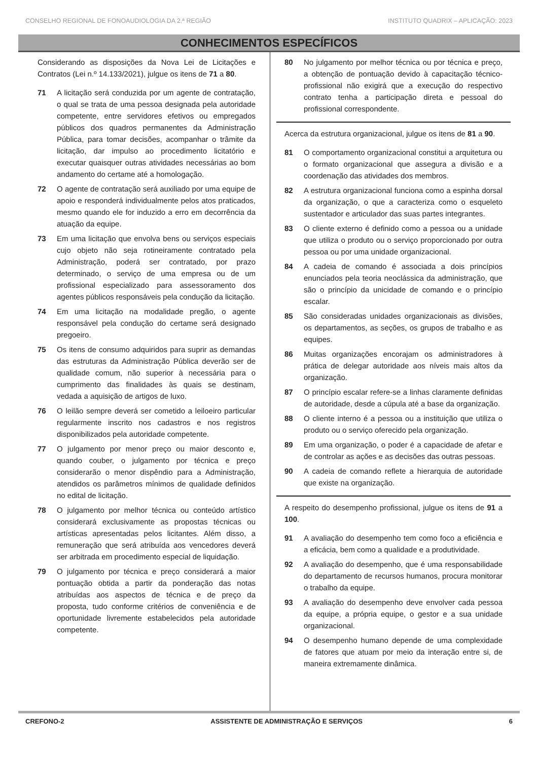CONSELHO REGIONAL DE FONOAUDIOLOGIA DA 2.ª REGIÃO INSTITUTO QUADRIX – APLICAÇÃO: 2023
CONHECIMENTOS ESPECÍFICOS
Considerando as disposições da Nova Lei de Licitações e Contratos (Lei n.º 14.133/2021), julgue os itens de 71 a 80.
71 A licitação será conduzida por um agente de contratação, o qual se trata de uma pessoa designada pela autoridade competente, entre servidores efetivos ou empregados públicos dos quadros permanentes da Administração Pública, para tomar decisões, acompanhar o trâmite da licitação, dar impulso ao procedimento licitatório e executar quaisquer outras atividades necessárias ao bom andamento do certame até a homologação.
72 O agente de contratação será auxiliado por uma equipe de apoio e responderá individualmente pelos atos praticados, mesmo quando ele for induzido a erro em decorrência da atuação da equipe.
73 Em uma licitação que envolva bens ou serviços especiais cujo objeto não seja rotineiramente contratado pela Administração, poderá ser contratado, por prazo determinado, o serviço de uma empresa ou de um profissional especializado para assessoramento dos agentes públicos responsáveis pela condução da licitação.
74 Em uma licitação na modalidade pregão, o agente responsável pela condução do certame será designado pregoeiro.
75 Os itens de consumo adquiridos para suprir as demandas das estruturas da Administração Pública deverão ser de qualidade comum, não superior à necessária para o cumprimento das finalidades às quais se destinam, vedada a aquisição de artigos de luxo.
76 O leilão sempre deverá ser cometido a leiloeiro particular regularmente inscrito nos cadastros e nos registros disponibilizados pela autoridade competente.
77 O julgamento por menor preço ou maior desconto e, quando couber, o julgamento por técnica e preço considerarão o menor dispêndio para a Administração, atendidos os parâmetros mínimos de qualidade definidos no edital de licitação.
78 O julgamento por melhor técnica ou conteúdo artístico considerará exclusivamente as propostas técnicas ou artísticas apresentadas pelos licitantes. Além disso, a remuneração que será atribuída aos vencedores deverá ser arbitrada em procedimento especial de liquidação.
79 O julgamento por técnica e preço considerará a maior pontuação obtida a partir da ponderação das notas atribuídas aos aspectos de técnica e de preço da proposta, tudo conforme critérios de conveniência e de oportunidade livremente estabelecidos pela autoridade competente.
80 No julgamento por melhor técnica ou por técnica e preço, a obtenção de pontuação devido à capacitação técnico-profissional não exigirá que a execução do respectivo contrato tenha a participação direta e pessoal do profissional correspondente.
Acerca da estrutura organizacional, julgue os itens de 81 a 90.
81 O comportamento organizacional constitui a arquitetura ou o formato organizacional que assegura a divisão e a coordenação das atividades dos membros.
82 A estrutura organizacional funciona como a espinha dorsal da organização, o que a caracteriza como o esqueleto sustentador e articulador das suas partes integrantes.
83 O cliente externo é definido como a pessoa ou a unidade que utiliza o produto ou o serviço proporcionado por outra pessoa ou por uma unidade organizacional.
84 A cadeia de comando é associada a dois princípios enunciados pela teoria neoclássica da administração, que são o princípio da unicidade de comando e o princípio escalar.
85 São consideradas unidades organizacionais as divisões, os departamentos, as seções, os grupos de trabalho e as equipes.
86 Muitas organizações encorajam os administradores à prática de delegar autoridade aos níveis mais altos da organização.
87 O princípio escalar refere-se a linhas claramente definidas de autoridade, desde a cúpula até a base da organização.
88 O cliente interno é a pessoa ou a instituição que utiliza o produto ou o serviço oferecido pela organização.
89 Em uma organização, o poder é a capacidade de afetar e de controlar as ações e as decisões das outras pessoas.
90 A cadeia de comando reflete a hierarquia de autoridade que existe na organização.
A respeito do desempenho profissional, julgue os itens de 91 a 100.
91 A avaliação do desempenho tem como foco a eficiência e a eficácia, bem como a qualidade e a produtividade.
92 A avaliação do desempenho, que é uma responsabilidade do departamento de recursos humanos, procura monitorar o trabalho da equipe.
93 A avaliação do desempenho deve envolver cada pessoa da equipe, a própria equipe, o gestor e a sua unidade organizacional.
94 O desempenho humano depende de uma complexidade de fatores que atuam por meio da interação entre si, de maneira extremamente dinâmica.
CREFONO-2 ASSISTENTE DE ADMINISTRAÇÃO E SERVIÇOS 6